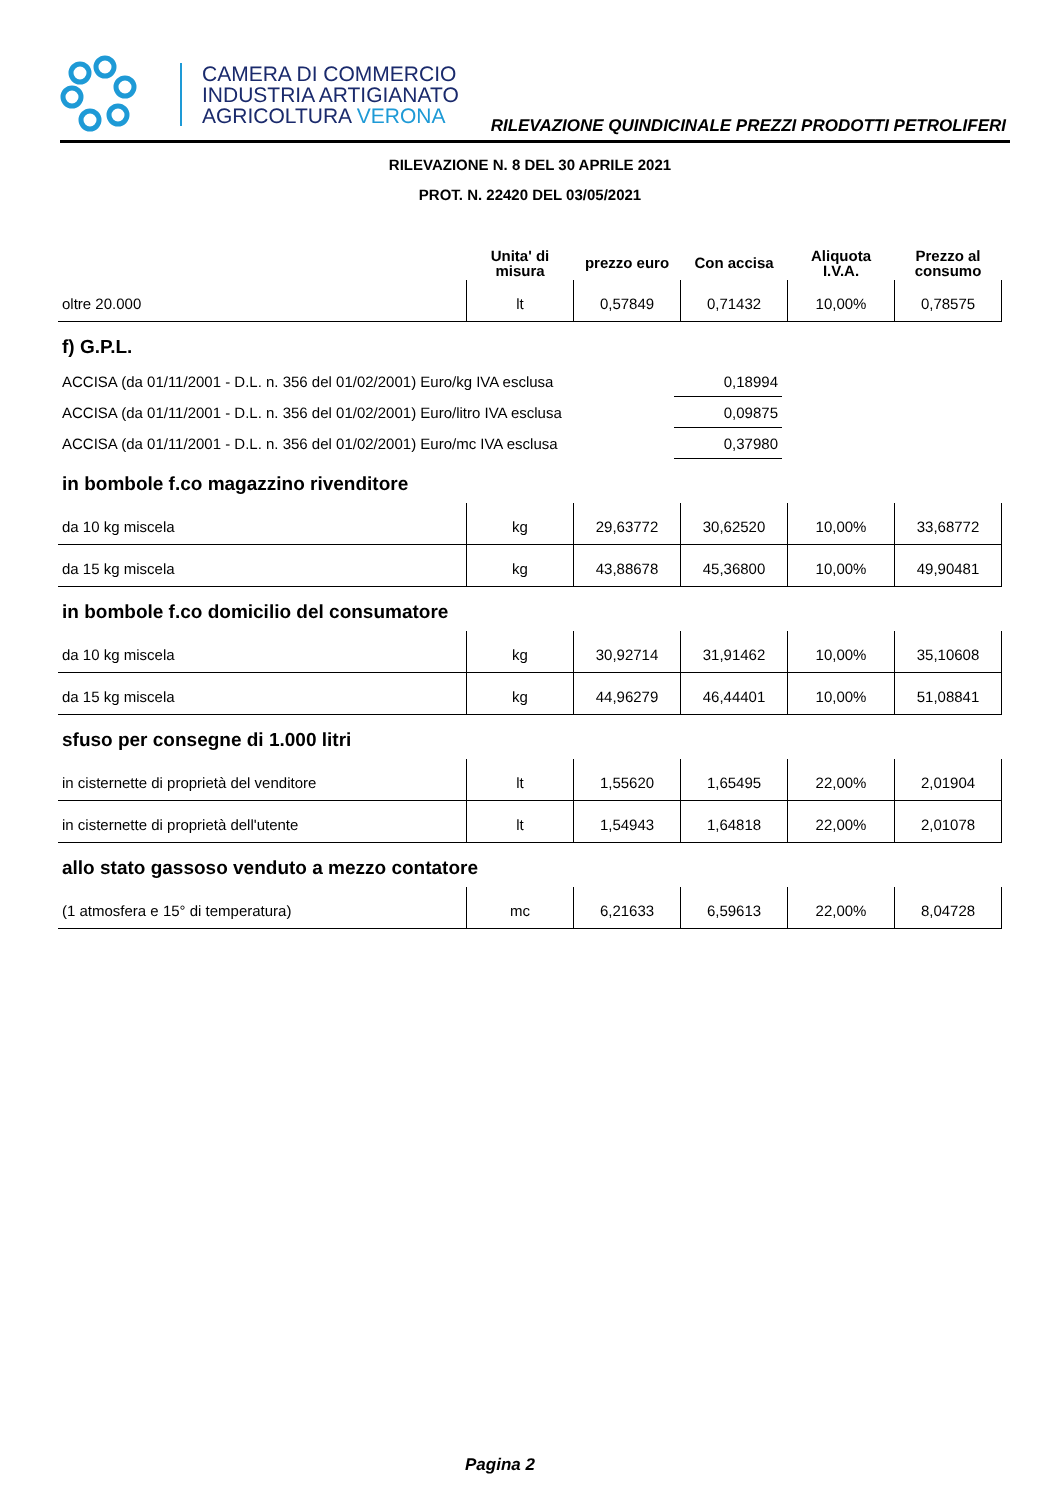CAMERA DI COMMERCIO
INDUSTRIA ARTIGIANATO
AGRICOLTURA VERONA
RILEVAZIONE QUINDICINALE PREZZI PRODOTTI PETROLIFERI
RILEVAZIONE N. 8 DEL 30 APRILE 2021
PROT. N. 22420 DEL 03/05/2021
| | Unita' di misura | prezzo euro | Con accisa | Aliquota I.V.A. | Prezzo al consumo |
| --- | --- | --- | --- | --- | --- |
| oltre 20.000 | lt | 0,57849 | 0,71432 | 10,00% | 0,78575 |
f) G.P.L.
| ACCISA (da 01/11/2001 - D.L. n. 356 del 01/02/2001) Euro/kg IVA esclusa | 0,18994 | |
| ACCISA (da 01/11/2001 - D.L. n. 356 del 01/02/2001) Euro/litro IVA esclusa | 0,09875 | |
| ACCISA (da 01/11/2001 - D.L. n. 356 del 01/02/2001) Euro/mc IVA esclusa | 0,37980 | |
in bombole f.co magazzino rivenditore
| da 10 kg miscela | kg | 29,63772 | 30,62520 | 10,00% | 33,68772 |
| da 15 kg miscela | kg | 43,88678 | 45,36800 | 10,00% | 49,90481 |
in bombole f.co domicilio del consumatore
| da 10 kg miscela | kg | 30,92714 | 31,91462 | 10,00% | 35,10608 |
| da 15 kg miscela | kg | 44,96279 | 46,44401 | 10,00% | 51,08841 |
sfuso per consegne di 1.000 litri
| in cisternette di proprietà del venditore | lt | 1,55620 | 1,65495 | 22,00% | 2,01904 |
| in cisternette di proprietà dell'utente | lt | 1,54943 | 1,64818 | 22,00% | 2,01078 |
allo stato gassoso venduto a mezzo contatore
| (1 atmosfera e 15° di temperatura) | mc | 6,21633 | 6,59613 | 22,00% | 8,04728 |
Pagina 2